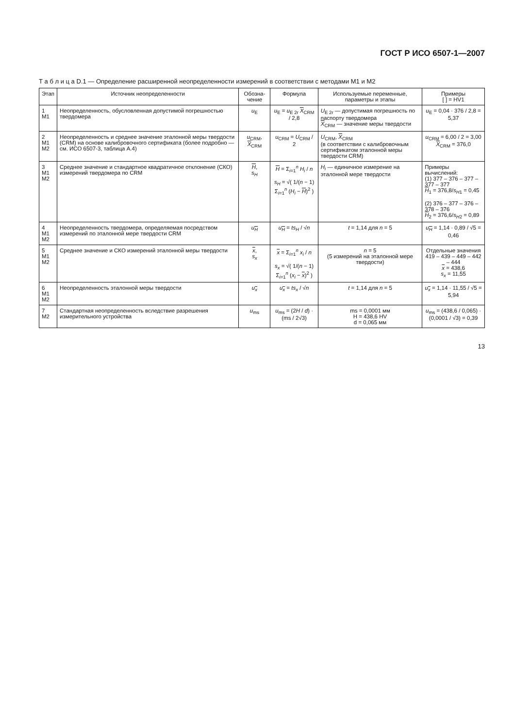ГОСТ Р ИСО 6507-1—2007
Т а б л и ц а D.1 — Определение расширенной неопределенности измерений в соответствии с методами М1 и М2
| Этап | Источник неопределенности | Обозна-чение | Формула | Используемые переменные, параметры и этапы | Примеры [ ] = HV1 |
| --- | --- | --- | --- | --- | --- |
| 1 M1 | Неопределенность, обусловленная допустимой погрешностью твердомера | u<sub>E</sub> | u<sub>E</sub> = u<sub>E 2r</sub> X<sub>CRM</sub> / 2,8 | U<sub>E 2r</sub> — допустимая погрешность по паспорту твердомера X<sub>CRM</sub> — значение меры твердости | u<sub>E</sub> = 0,04 · 376 / 2,8 = 5,37 |
| 2 M1 M2 | Неопределенность и среднее значение эталонной меры твердости (CRM) на основе калибровочного сертификата (более подробно — см. ИСО 6507-3, таблица А.4) | u<sub>CRM</sub>, X<sub>CRM</sub> | u<sub>CRM</sub> = U<sub>CRM</sub> / 2 | U<sub>CRM</sub>, X<sub>CRM</sub> (в соответствии с калибровочным сертификатом эталонной меры твердости CRM) | u<sub>CRM</sub> = 6,00 / 2 = 3,00 X<sub>CRM</sub> = 376,0 |
| 3 M1 M2 | Среднее значение и стандартное квадратичное отклонение (СКО) измерений твердомера по CRM | H , s<sub>H</sub> | H = Σ<sub>i=1</sub><sup>n</sup> H<sub>i</sub> / n s<sub>H</sub> = √( 1/( n − 1) Σ<sub>i=1</sub><sup>n</sup> ( H<sub>i</sub> − H )<sup>2</sup> ) | H<sub>i</sub> — единичное измерение на эталонной мере твердости | Примеры вычислений: (1) 377 – 376 – 377 – 377 – 377 H<sub>1</sub> = 376,8/ s<sub>H1</sub> = 0,45 (2) 376 – 377 – 376 – 378 – 376 H<sub>2</sub> = 376,6/ s<sub>H2</sub> = 0,89 |
| 4 M1 M2 | Неопределенность твердомера, определяемая посредством измерений по эталонной мере твердости CRM | u<sub>H</sub> | u<sub>H</sub> = ts<sub>H</sub> / √ n | t = 1,14 для n = 5 | u<sub>H</sub> = 1,14 · 0,89 / √5 = 0,46 |
| 5 M1 M2 | Среднее значение и СКО измерений эталонной меры твердости | x , s<sub>x</sub> | x = Σ<sub>i=1</sub><sup>n</sup> x<sub>i</sub> / n s<sub>x</sub> = √( 1/( n − 1) Σ<sub>i=1</sub><sup>n</sup> ( x<sub>i</sub> − x )<sup>2</sup> ) | n = 5 (5 измерений на эталонной мере твердости) | Отдельные значения 419 – 439 – 449 – 442 – 444 x = 438,6 s<sub>x</sub> = 11,55 |
| 6 M1 M2 | Неопределенность эталонной меры твердости | u<sub>x</sub> | u<sub>x</sub> = ts<sub>x</sub> / √ n | t = 1,14 для n = 5 | u<sub>x</sub> = 1,14 · 11,55 / √5 = 5,94 |
| 7 M2 | Стандартная неопределенность вследствие разрешения измерительного устройства | u<sub>ms</sub> | u<sub>ms</sub> = (2 H / d ) · (ms / 2√3) | ms = 0,0001 мм H = 438,6 HV d = 0,065 мм | u<sub>ms</sub> = (438,6 / 0,065) · (0,0001 / √3) = 0,39 |
13